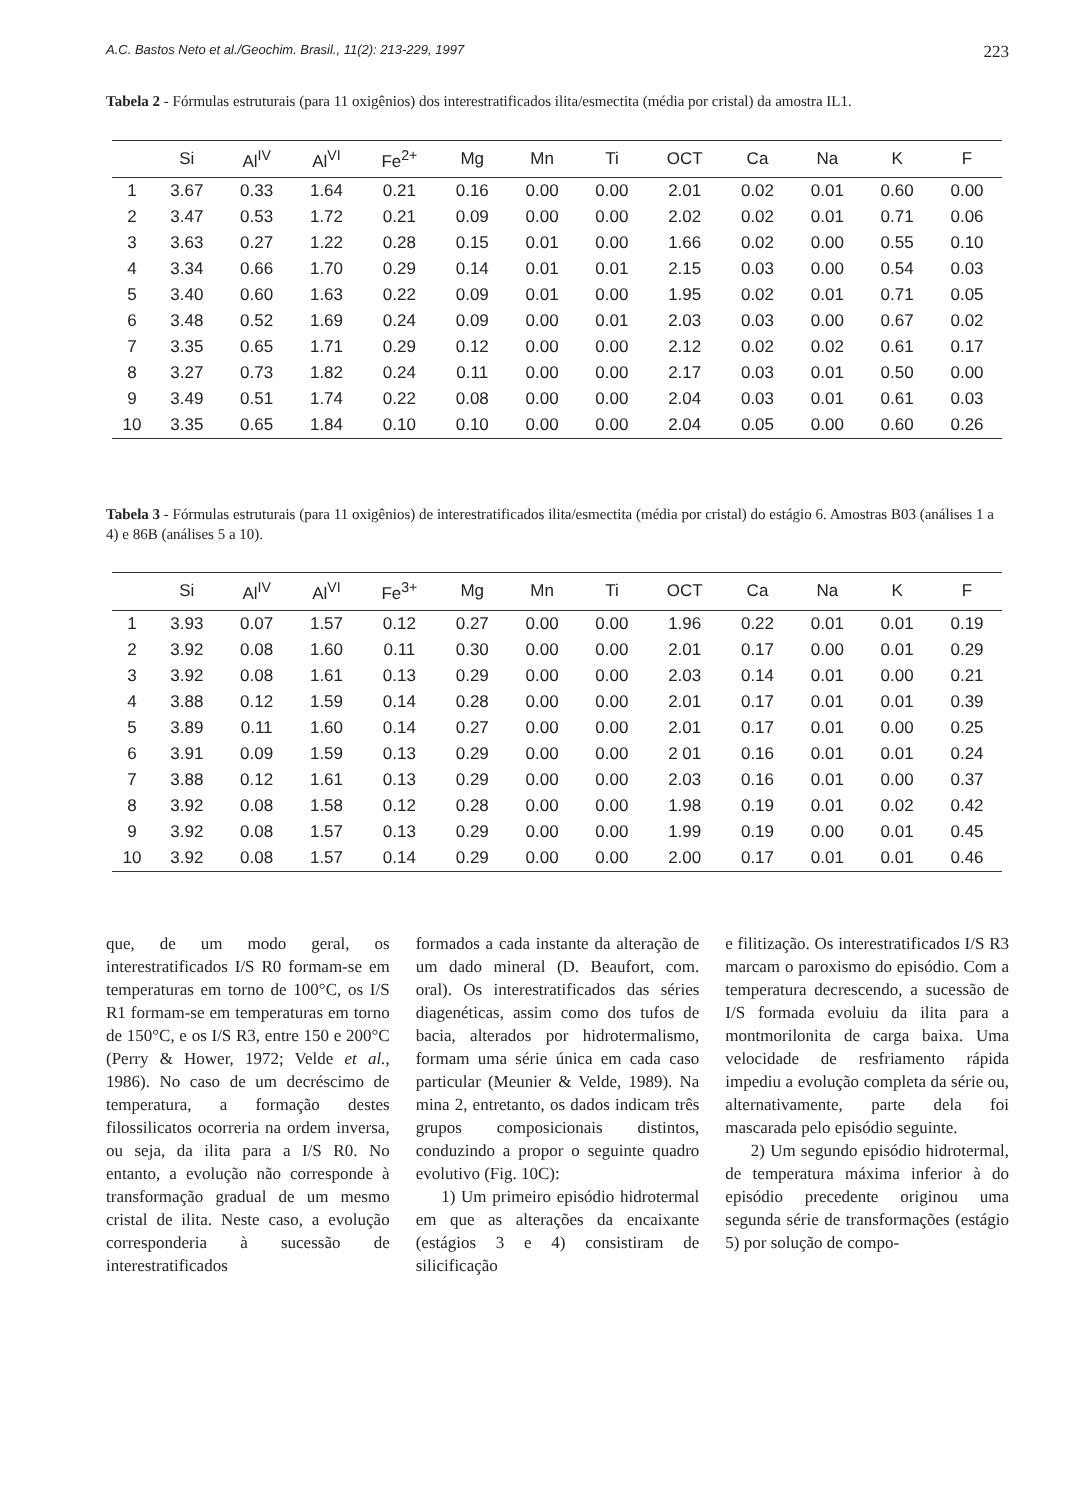A.C. Bastos Neto et al./Geochim. Brasil., 11(2): 213-229, 1997 223
Tabela 2 - Fórmulas estruturais (para 11 oxigênios) dos interestratificados ilita/esmectita (média por cristal) da amostra IL1.
| | Si | Al<sup>IV</sup> | Al<sup>VI</sup> | Fe<sup>2+</sup> | Mg | Mn | Ti | OCT | Ca | Na | K | F |
| --- | --- | --- | --- | --- | --- | --- | --- | --- | --- | --- | --- | --- |
| 1 | 3.67 | 0.33 | 1.64 | 0.21 | 0.16 | 0.00 | 0.00 | 2.01 | 0.02 | 0.01 | 0.60 | 0.00 |
| 2 | 3.47 | 0.53 | 1.72 | 0.21 | 0.09 | 0.00 | 0.00 | 2.02 | 0.02 | 0.01 | 0.71 | 0.06 |
| 3 | 3.63 | 0.27 | 1.22 | 0.28 | 0.15 | 0.01 | 0.00 | 1.66 | 0.02 | 0.00 | 0.55 | 0.10 |
| 4 | 3.34 | 0.66 | 1.70 | 0.29 | 0.14 | 0.01 | 0.01 | 2.15 | 0.03 | 0.00 | 0.54 | 0.03 |
| 5 | 3.40 | 0.60 | 1.63 | 0.22 | 0.09 | 0.01 | 0.00 | 1.95 | 0.02 | 0.01 | 0.71 | 0.05 |
| 6 | 3.48 | 0.52 | 1.69 | 0.24 | 0.09 | 0.00 | 0.01 | 2.03 | 0.03 | 0.00 | 0.67 | 0.02 |
| 7 | 3.35 | 0.65 | 1.71 | 0.29 | 0.12 | 0.00 | 0.00 | 2.12 | 0.02 | 0.02 | 0.61 | 0.17 |
| 8 | 3.27 | 0.73 | 1.82 | 0.24 | 0.11 | 0.00 | 0.00 | 2.17 | 0.03 | 0.01 | 0.50 | 0.00 |
| 9 | 3.49 | 0.51 | 1.74 | 0.22 | 0.08 | 0.00 | 0.00 | 2.04 | 0.03 | 0.01 | 0.61 | 0.03 |
| 10 | 3.35 | 0.65 | 1.84 | 0.10 | 0.10 | 0.00 | 0.00 | 2.04 | 0.05 | 0.00 | 0.60 | 0.26 |
Tabela 3 - Fórmulas estruturais (para 11 oxigênios) de interestratificados ilita/esmectita (média por cristal) do estágio 6. Amostras B03 (análises 1 a 4) e 86B (análises 5 a 10).
| | Si | Al<sup>IV</sup> | Al<sup>VI</sup> | Fe<sup>3+</sup> | Mg | Mn | Ti | OCT | Ca | Na | K | F |
| --- | --- | --- | --- | --- | --- | --- | --- | --- | --- | --- | --- | --- |
| 1 | 3.93 | 0.07 | 1.57 | 0.12 | 0.27 | 0.00 | 0.00 | 1.96 | 0.22 | 0.01 | 0.01 | 0.19 |
| 2 | 3.92 | 0.08 | 1.60 | 0.11 | 0.30 | 0.00 | 0.00 | 2.01 | 0.17 | 0.00 | 0.01 | 0.29 |
| 3 | 3.92 | 0.08 | 1.61 | 0.13 | 0.29 | 0.00 | 0.00 | 2.03 | 0.14 | 0.01 | 0.00 | 0.21 |
| 4 | 3.88 | 0.12 | 1.59 | 0.14 | 0.28 | 0.00 | 0.00 | 2.01 | 0.17 | 0.01 | 0.01 | 0.39 |
| 5 | 3.89 | 0.11 | 1.60 | 0.14 | 0.27 | 0.00 | 0.00 | 2.01 | 0.17 | 0.01 | 0.00 | 0.25 |
| 6 | 3.91 | 0.09 | 1.59 | 0.13 | 0.29 | 0.00 | 0.00 | 2 01 | 0.16 | 0.01 | 0.01 | 0.24 |
| 7 | 3.88 | 0.12 | 1.61 | 0.13 | 0.29 | 0.00 | 0.00 | 2.03 | 0.16 | 0.01 | 0.00 | 0.37 |
| 8 | 3.92 | 0.08 | 1.58 | 0.12 | 0.28 | 0.00 | 0.00 | 1.98 | 0.19 | 0.01 | 0.02 | 0.42 |
| 9 | 3.92 | 0.08 | 1.57 | 0.13 | 0.29 | 0.00 | 0.00 | 1.99 | 0.19 | 0.00 | 0.01 | 0.45 |
| 10 | 3.92 | 0.08 | 1.57 | 0.14 | 0.29 | 0.00 | 0.00 | 2.00 | 0.17 | 0.01 | 0.01 | 0.46 |
que, de um modo geral, os interestratificados I/S R0 formam-se em temperaturas em torno de 100°C, os I/S R1 formam-se em temperaturas em torno de 150°C, e os I/S R3, entre 150 e 200°C (Perry & Hower, 1972; Velde et al., 1986). No caso de um decréscimo de temperatura, a formação destes filossilicatos ocorreria na ordem inversa, ou seja, da ilita para a I/S R0. No entanto, a evolução não corresponde à transformação gradual de um mesmo cristal de ilita. Neste caso, a evolução corresponderia à sucessão de interestratificados
formados a cada instante da alteração de um dado mineral (D. Beaufort, com. oral). Os interestratificados das séries diagenéticas, assim como dos tufos de bacia, alterados por hidrotermalismo, formam uma série única em cada caso particular (Meunier & Velde, 1989). Na mina 2, entretanto, os dados indicam três grupos composicionais distintos, conduzindo a propor o seguinte quadro evolutivo (Fig. 10C):
1) Um primeiro episódio hidrotermal em que as alterações da encaixante (estágios 3 e 4) consistiram de silicificação
e filitização. Os interestratificados I/S R3 marcam o paroxismo do episódio. Com a temperatura decrescendo, a sucessão de I/S formada evoluiu da ilita para a montmorilonita de carga baixa. Uma velocidade de resfriamento rápida impediu a evolução completa da série ou, alternativamente, parte dela foi mascarada pelo episódio seguinte.
2) Um segundo episódio hidrotermal, de temperatura máxima inferior à do episódio precedente originou uma segunda série de transformações (estágio 5) por solução de compo-